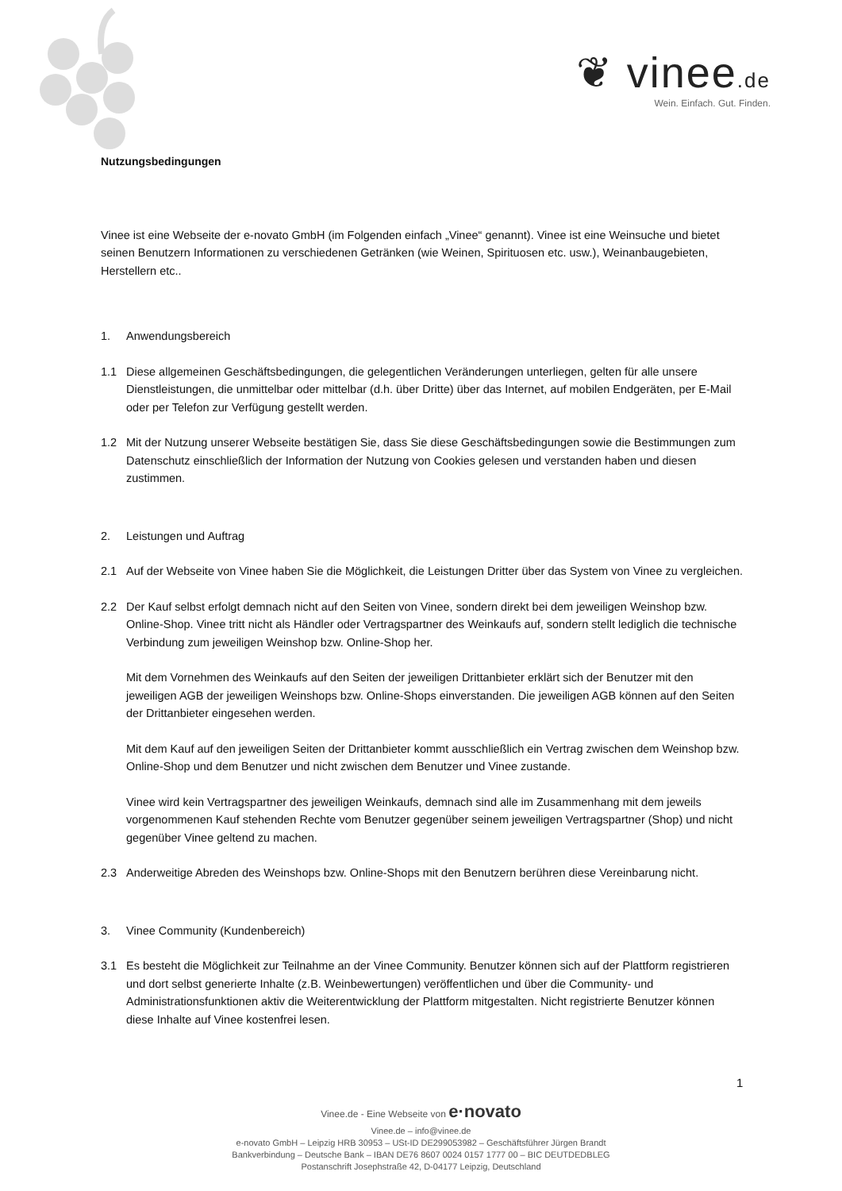❦ vinee.de
Wein. Einfach. Gut. Finden.
Nutzungsbedingungen
Vinee ist eine Webseite der e-novato GmbH (im Folgenden einfach „Vinee“ genannt). Vinee ist eine Weinsuche und bietet seinen Benutzern Informationen zu verschiedenen Getränken (wie Weinen, Spirituosen etc. usw.), Weinanbaugebieten, Herstellern etc..
1. Anwendungsbereich
1.1 Diese allgemeinen Geschäftsbedingungen, die gelegentlichen Veränderungen unterliegen, gelten für alle unsere Dienstleistungen, die unmittelbar oder mittelbar (d.h. über Dritte) über das Internet, auf mobilen Endgeräten, per E-Mail oder per Telefon zur Verfügung gestellt werden.
1.2 Mit der Nutzung unserer Webseite bestätigen Sie, dass Sie diese Geschäftsbedingungen sowie die Bestimmungen zum Datenschutz einschließlich der Information der Nutzung von Cookies gelesen und verstanden haben und diesen zustimmen.
2. Leistungen und Auftrag
2.1 Auf der Webseite von Vinee haben Sie die Möglichkeit, die Leistungen Dritter über das System von Vinee zu vergleichen.
2.2 Der Kauf selbst erfolgt demnach nicht auf den Seiten von Vinee, sondern direkt bei dem jeweiligen Weinshop bzw. Online-Shop. Vinee tritt nicht als Händler oder Vertragspartner des Weinkaufs auf, sondern stellt lediglich die technische Verbindung zum jeweiligen Weinshop bzw. Online-Shop her.
Mit dem Vornehmen des Weinkaufs auf den Seiten der jeweiligen Drittanbieter erklärt sich der Benutzer mit den jeweiligen AGB der jeweiligen Weinshops bzw. Online-Shops einverstanden. Die jeweiligen AGB können auf den Seiten der Drittanbieter eingesehen werden.
Mit dem Kauf auf den jeweiligen Seiten der Drittanbieter kommt ausschließlich ein Vertrag zwischen dem Weinshop bzw. Online-Shop und dem Benutzer und nicht zwischen dem Benutzer und Vinee zustande.
Vinee wird kein Vertragspartner des jeweiligen Weinkaufs, demnach sind alle im Zusammenhang mit dem jeweils vorgenommenen Kauf stehenden Rechte vom Benutzer gegenüber seinem jeweiligen Vertragspartner (Shop) und nicht gegenüber Vinee geltend zu machen.
2.3 Anderweitige Abreden des Weinshops bzw. Online-Shops mit den Benutzern berühren diese Vereinbarung nicht.
3. Vinee Community (Kundenbereich)
3.1 Es besteht die Möglichkeit zur Teilnahme an der Vinee Community. Benutzer können sich auf der Plattform registrieren und dort selbst generierte Inhalte (z.B. Weinbewertungen) veröffentlichen und über die Community- und Administrationsfunktionen aktiv die Weiterentwicklung der Plattform mitgestalten. Nicht registrierte Benutzer können diese Inhalte auf Vinee kostenfrei lesen.
1
Vinee.de - Eine Webseite von e·novato
Vinee.de – info@vinee.de
e-novato GmbH – Leipzig HRB 30953 – USt-ID DE299053982 – Geschäftsführer Jürgen Brandt
Bankverbindung – Deutsche Bank – IBAN DE76 8607 0024 0157 1777 00 – BIC DEUTDEDBLEG
Postanschrift Josephstraße 42, D-04177 Leipzig, Deutschland